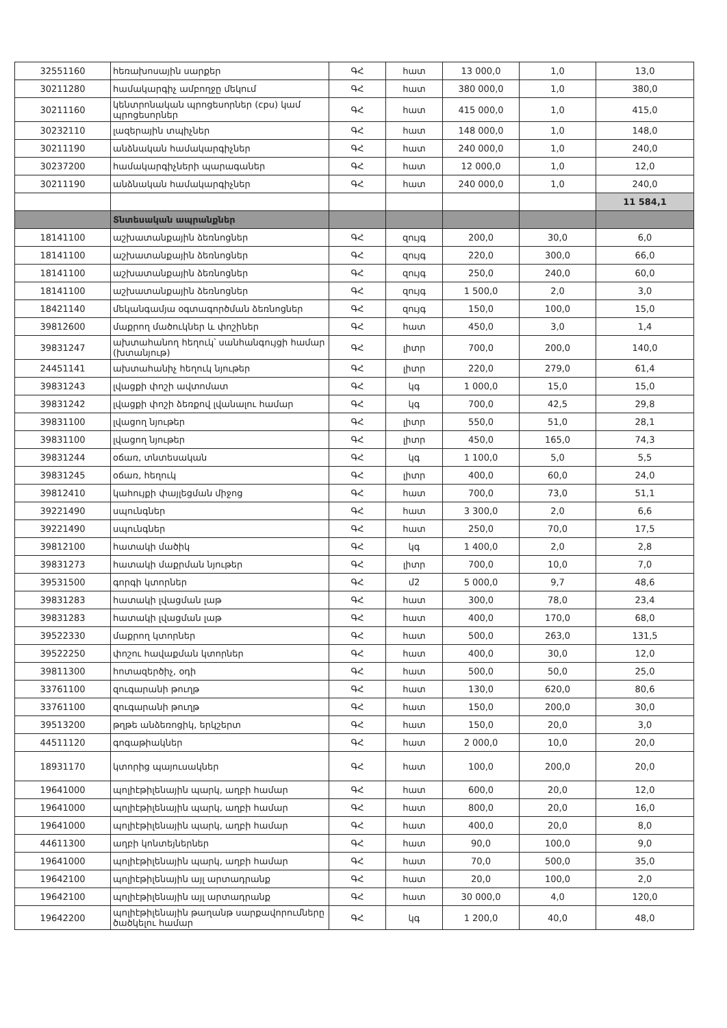| 32551160 | հեռախոսային սարքեր | ԳՀ | հատ | 13 000,0 | 1,0 | 13,0 |
| 30211280 | համակարգիչ ամբողջը մեկում | ԳՀ | հատ | 380 000,0 | 1,0 | 380,0 |
| 30211160 | կենտրոնական պրոցեսորներ (cpu) կամ պրոցեսորներ | ԳՀ | հատ | 415 000,0 | 1,0 | 415,0 |
| 30232110 | լազերային տպիչներ | ԳՀ | հատ | 148 000,0 | 1,0 | 148,0 |
| 30211190 | անձնական համակարգիչներ | ԳՀ | հատ | 240 000,0 | 1,0 | 240,0 |
| 30237200 | համակարգիչների պարագաներ | ԳՀ | հատ | 12 000,0 | 1,0 | 12,0 |
| 30211190 | անձնական համակարգիչներ | ԳՀ | հատ | 240 000,0 | 1,0 | 240,0 |
| | | | | | | 11 584,1 |
| | Տնտեսական ապրանքներ | | | | | |
| 18141100 | աշխատանքային ձեռնոցներ | ԳՀ | զույգ | 200,0 | 30,0 | 6,0 |
| 18141100 | աշխատանքային ձեռնոցներ | ԳՀ | զույգ | 220,0 | 300,0 | 66,0 |
| 18141100 | աշխատանքային ձեռնոցներ | ԳՀ | զույգ | 250,0 | 240,0 | 60,0 |
| 18141100 | աշխատանքային ձեռնոցներ | ԳՀ | զույգ | 1 500,0 | 2,0 | 3,0 |
| 18421140 | մեկանգամյա օգտագործման ձեռնոցներ | ԳՀ | զույգ | 150,0 | 100,0 | 15,0 |
| 39812600 | մաքրող մածուկներ և փոշիներ | ԳՀ | հատ | 450,0 | 3,0 | 1,4 |
| 39831247 | ախտահանող հեղուկ՝ սանհանգույցի համար (խտանյութ) | ԳՀ | լիտր | 700,0 | 200,0 | 140,0 |
| 24451141 | ախտահանիչ հեղուկ նյութեր | ԳՀ | լիտր | 220,0 | 279,0 | 61,4 |
| 39831243 | լվացքի փոշի ավտոմատ | ԳՀ | կգ | 1 000,0 | 15,0 | 15,0 |
| 39831242 | լվացքի փոշի ձեռքով լվանալու համար | ԳՀ | կգ | 700,0 | 42,5 | 29,8 |
| 39831100 | լվացող նյութեր | ԳՀ | լիտր | 550,0 | 51,0 | 28,1 |
| 39831100 | լվացող նյութեր | ԳՀ | լիտր | 450,0 | 165,0 | 74,3 |
| 39831244 | օճառ, տնտեսական | ԳՀ | կգ | 1 100,0 | 5,0 | 5,5 |
| 39831245 | օճառ, հեղուկ | ԳՀ | լիտր | 400,0 | 60,0 | 24,0 |
| 39812410 | կահույքի փայլեցման միջոց | ԳՀ | հատ | 700,0 | 73,0 | 51,1 |
| 39221490 | սպունգներ | ԳՀ | հատ | 3 300,0 | 2,0 | 6,6 |
| 39221490 | սպունգներ | ԳՀ | հատ | 250,0 | 70,0 | 17,5 |
| 39812100 | հատակի մածիկ | ԳՀ | կգ | 1 400,0 | 2,0 | 2,8 |
| 39831273 | հատակի մաքրման նյութեր | ԳՀ | լիտր | 700,0 | 10,0 | 7,0 |
| 39531500 | գորգի կտորներ | ԳՀ | մ2 | 5 000,0 | 9,7 | 48,6 |
| 39831283 | հատակի լվացման լաթ | ԳՀ | հատ | 300,0 | 78,0 | 23,4 |
| 39831283 | հատակի լվացման լաթ | ԳՀ | հատ | 400,0 | 170,0 | 68,0 |
| 39522330 | մաքրող կտորներ | ԳՀ | հատ | 500,0 | 263,0 | 131,5 |
| 39522250 | փոշու հավաքման կտորներ | ԳՀ | հատ | 400,0 | 30,0 | 12,0 |
| 39811300 | հոտազերծիչ, օդի | ԳՀ | հատ | 500,0 | 50,0 | 25,0 |
| 33761100 | զուգարանի թուղթ | ԳՀ | հատ | 130,0 | 620,0 | 80,6 |
| 33761100 | զուգարանի թուղթ | ԳՀ | հատ | 150,0 | 200,0 | 30,0 |
| 39513200 | թղթե անձեռոցիկ, երկշերտ | ԳՀ | հատ | 150,0 | 20,0 | 3,0 |
| 44511120 | գոգաթիակներ | ԳՀ | հատ | 2 000,0 | 10,0 | 20,0 |
| 18931170 | կտորից պայուսակներ | ԳՀ | հատ | 100,0 | 200,0 | 20,0 |
| 19641000 | պոլիէթիլենային պարկ, աղբի համար | ԳՀ | հատ | 600,0 | 20,0 | 12,0 |
| 19641000 | պոլիէթիլենային պարկ, աղբի համար | ԳՀ | հատ | 800,0 | 20,0 | 16,0 |
| 19641000 | պոլիէթիլենային պարկ, աղբի համար | ԳՀ | հատ | 400,0 | 20,0 | 8,0 |
| 44611300 | աղբի կոնտեյներներ | ԳՀ | հատ | 90,0 | 100,0 | 9,0 |
| 19641000 | պոլիէթիլենային պարկ, աղբի համար | ԳՀ | հատ | 70,0 | 500,0 | 35,0 |
| 19642100 | պոլիէթիլենային այլ արտադրանք | ԳՀ | հատ | 20,0 | 100,0 | 2,0 |
| 19642100 | պոլիէթիլենային այլ արտադրանք | ԳՀ | հատ | 30 000,0 | 4,0 | 120,0 |
| 19642200 | պոլիէթիլենային թաղանթ սարքավորումները ծածկելու համար | ԳՀ | կգ | 1 200,0 | 40,0 | 48,0 |